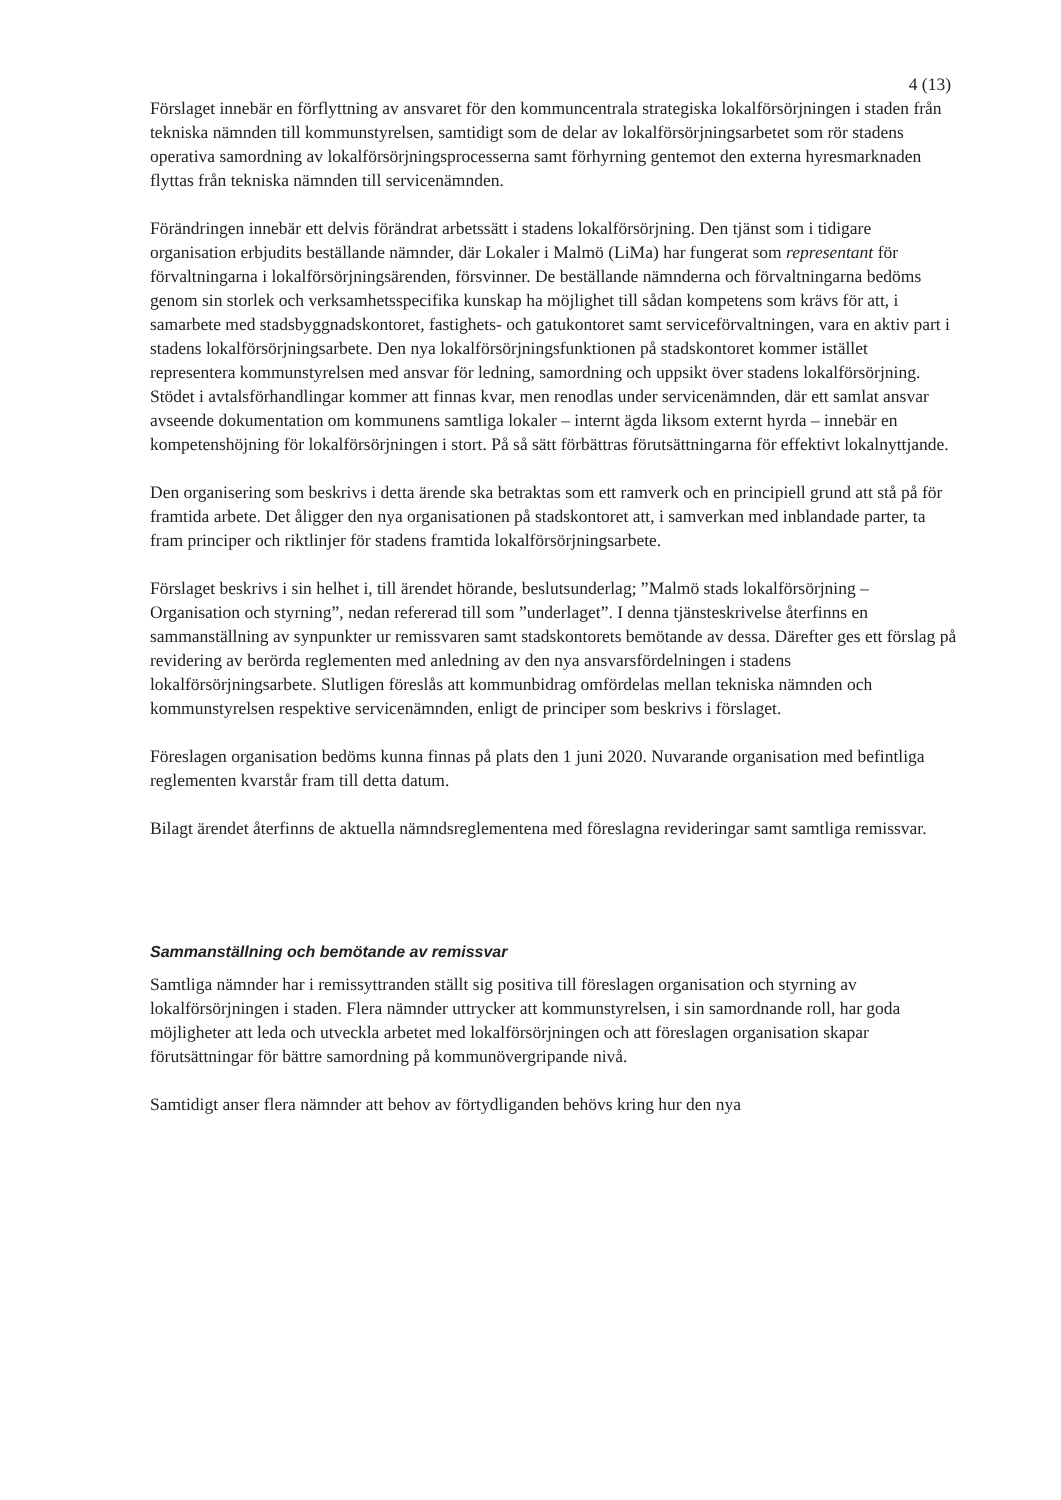4 (13)
Förslaget innebär en förflyttning av ansvaret för den kommuncentrala strategiska lokalförsörjningen i staden från tekniska nämnden till kommunstyrelsen, samtidigt som de delar av lokalförsörjningsarbetet som rör stadens operativa samordning av lokalförsörjningsprocesserna samt förhyrning gentemot den externa hyresmarknaden flyttas från tekniska nämnden till servicenämnden.
Förändringen innebär ett delvis förändrat arbetssätt i stadens lokalförsörjning. Den tjänst som i tidigare organisation erbjudits beställande nämnder, där Lokaler i Malmö (LiMa) har fungerat som representant för förvaltningarna i lokalförsörjningsärenden, försvinner. De beställande nämnderna och förvaltningarna bedöms genom sin storlek och verksamhetsspecifika kunskap ha möjlighet till sådan kompetens som krävs för att, i samarbete med stadsbyggnadskontoret, fastighets- och gatukontoret samt serviceförvaltningen, vara en aktiv part i stadens lokalförsörjningsarbete. Den nya lokalförsörjningsfunktionen på stadskontoret kommer istället representera kommunstyrelsen med ansvar för ledning, samordning och uppsikt över stadens lokalförsörjning. Stödet i avtalsförhandlingar kommer att finnas kvar, men renodlas under servicenämnden, där ett samlat ansvar avseende dokumentation om kommunens samtliga lokaler – internt ägda liksom externt hyrda – innebär en kompetenshöjning för lokalförsörjningen i stort. På så sätt förbättras förutsättningarna för effektivt lokalnyttjande.
Den organisering som beskrivs i detta ärende ska betraktas som ett ramverk och en principiell grund att stå på för framtida arbete. Det åligger den nya organisationen på stadskontoret att, i samverkan med inblandade parter, ta fram principer och riktlinjer för stadens framtida lokalförsörjningsarbete.
Förslaget beskrivs i sin helhet i, till ärendet hörande, beslutsunderlag; ”Malmö stads lokalförsörjning – Organisation och styrning”, nedan refererad till som ”underlaget”. I denna tjänsteskrivelse återfinns en sammanställning av synpunkter ur remissvaren samt stadskontorets bemötande av dessa. Därefter ges ett förslag på revidering av berörda reglementen med anledning av den nya ansvarsfördelningen i stadens lokalförsörjningsarbete. Slutligen föreslås att kommunbidrag omfördelas mellan tekniska nämnden och kommunstyrelsen respektive servicenämnden, enligt de principer som beskrivs i förslaget.
Föreslagen organisation bedöms kunna finnas på plats den 1 juni 2020. Nuvarande organisation med befintliga reglementen kvarstår fram till detta datum.
Bilagt ärendet återfinns de aktuella nämndsreglementena med föreslagna revideringar samt samtliga remissvar.
Sammanställning och bemötande av remissvar
Samtliga nämnder har i remissyttranden ställt sig positiva till föreslagen organisation och styrning av lokalförsörjningen i staden. Flera nämnder uttrycker att kommunstyrelsen, i sin samordnande roll, har goda möjligheter att leda och utveckla arbetet med lokalförsörjningen och att föreslagen organisation skapar förutsättningar för bättre samordning på kommunövergripande nivå.
Samtidigt anser flera nämnder att behov av förtydliganden behövs kring hur den nya